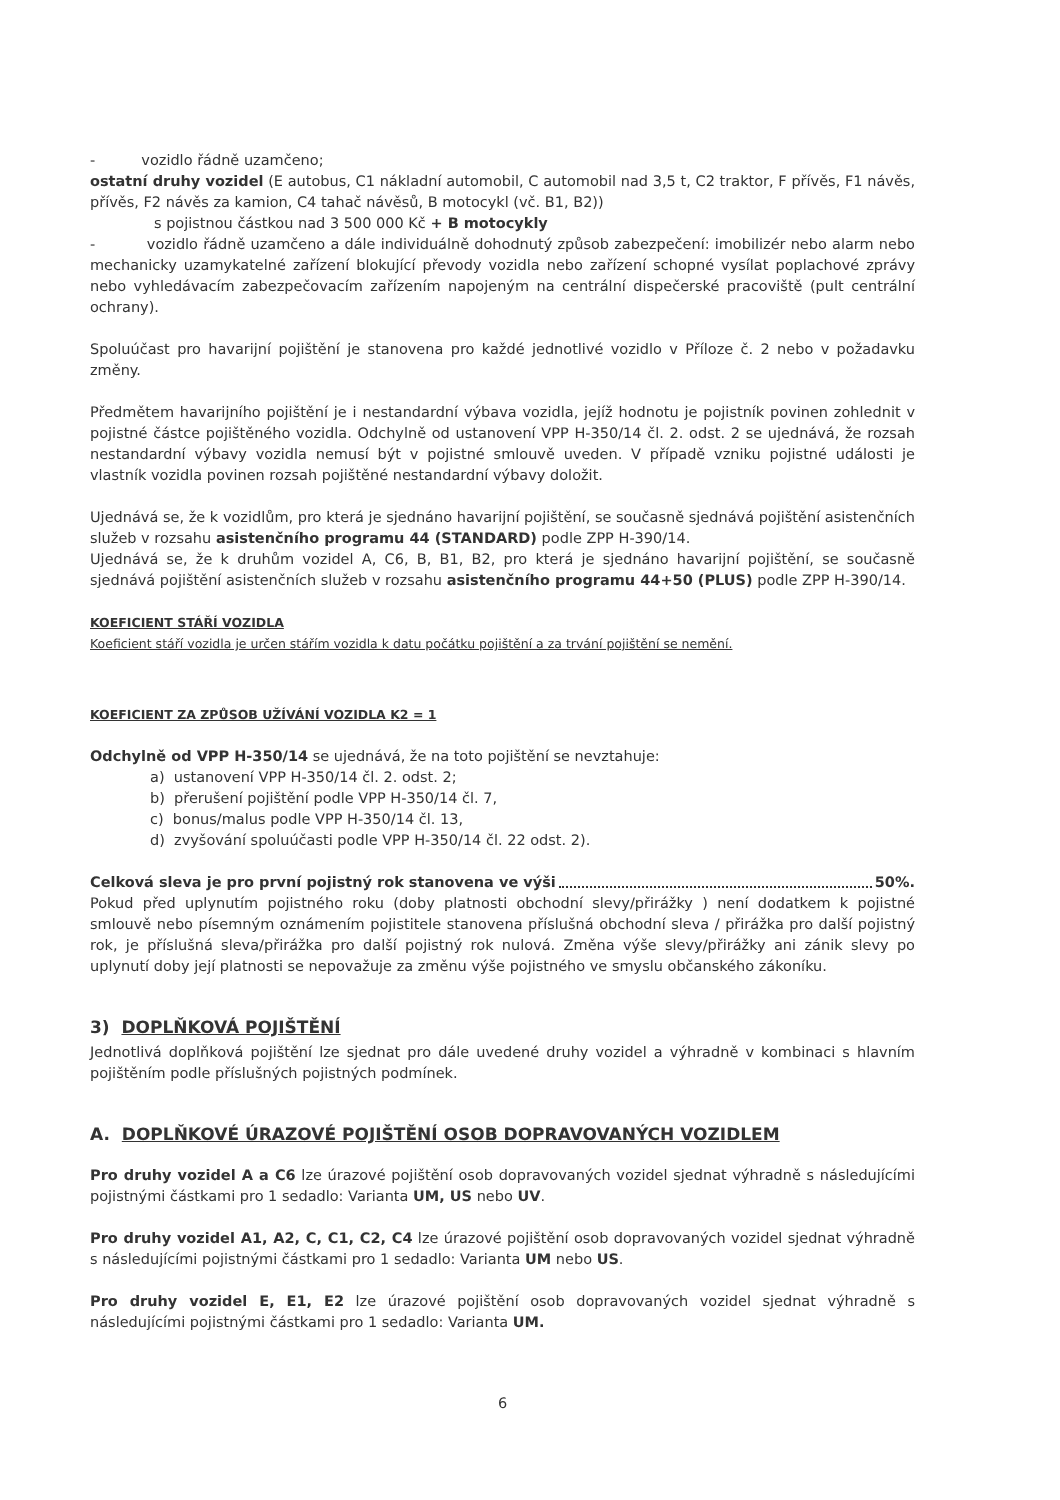- vozidlo řádně uzamčeno;
ostatní druhy vozidel (E autobus, C1 nákladní automobil, C automobil nad 3,5 t, C2 traktor, F přívěs, F1 návěs, přívěs, F2 návěs za kamion, C4 tahač návěsů, B motocykl (vč. B1, B2))
s pojistnou částkou nad 3 500 000 Kč + B motocykly
- vozidlo řádně uzamčeno a dále individuálně dohodnutý způsob zabezpečení: imobilizér nebo alarm nebo mechanicky uzamykatelné zařízení blokující převody vozidla nebo zařízení schopné vysílat poplachové zprávy nebo vyhledávacím zabezpečovacím zařízením napojeným na centrální dispečerské pracoviště (pult centrální ochrany).
Spoluúčast pro havarijní pojištění je stanovena pro každé jednotlivé vozidlo v Příloze č. 2 nebo v požadavku změny.
Předmětem havarijního pojištění je i nestandardní výbava vozidla, jejíž hodnotu je pojistník povinen zohlednit v pojistné částce pojištěného vozidla. Odchylně od ustanovení VPP H-350/14 čl. 2. odst. 2 se ujednává, že rozsah nestandardní výbavy vozidla nemusí být v pojistné smlouvě uveden. V případě vzniku pojistné události je vlastník vozidla povinen rozsah pojištěné nestandardní výbavy doložit.
Ujednává se, že k vozidlům, pro která je sjednáno havarijní pojištění, se současně sjednává pojištění asistenčních služeb v rozsahu asistenčního programu 44 (STANDARD) podle ZPP H-390/14.
Ujednává se, že k druhům vozidel A, C6, B, B1, B2, pro která je sjednáno havarijní pojištění, se současně sjednává pojištění asistenčních služeb v rozsahu asistenčního programu 44+50 (PLUS) podle ZPP H-390/14.
KOEFICIENT STÁŘÍ VOZIDLA
Koeficient stáří vozidla je určen stářím vozidla k datu počátku pojištění a za trvání pojištění se nemění.
KOEFICIENT ZA ZPŮSOB UŽÍVÁNÍ VOZIDLA K2 = 1
Odchylně od VPP H-350/14 se ujednává, že na toto pojištění se nevztahuje:
a) ustanovení VPP H-350/14 čl. 2. odst. 2;
b) přerušení pojištění podle VPP H-350/14 čl. 7,
c) bonus/malus podle VPP H-350/14 čl. 13,
d) zvyšování spoluúčasti podle VPP H-350/14 čl. 22 odst. 2).
Celková sleva je pro první pojistný rok stanovena ve výši 50%.
Pokud před uplynutím pojistného roku (doby platnosti obchodní slevy/přirážky ) není dodatkem k pojistné smlouvě nebo písemným oznámením pojistitele stanovena příslušná obchodní sleva / přirážka pro další pojistný rok, je příslušná sleva/přirážka pro další pojistný rok nulová. Změna výše slevy/přirážky ani zánik slevy po uplynutí doby její platnosti se nepovažuje za změnu výše pojistného ve smyslu občanského zákoníku.
3) DOPLŇKOVÁ POJIŠTĚNÍ
Jednotlivá doplňková pojištění lze sjednat pro dále uvedené druhy vozidel a výhradně v kombinaci s hlavním pojištěním podle příslušných pojistných podmínek.
A. DOPLŇKOVÉ ÚRAZOVÉ POJIŠTĚNÍ OSOB DOPRAVOVANÝCH VOZIDLEM
Pro druhy vozidel A a C6 lze úrazové pojištění osob dopravovaných vozidel sjednat výhradně s následujícími pojistnými částkami pro 1 sedadlo: Varianta UM, US nebo UV.
Pro druhy vozidel A1, A2, C, C1, C2, C4 lze úrazové pojištění osob dopravovaných vozidel sjednat výhradně s následujícími pojistnými částkami pro 1 sedadlo: Varianta UM nebo US.
Pro druhy vozidel E, E1, E2 lze úrazové pojištění osob dopravovaných vozidel sjednat výhradně s následujícími pojistnými částkami pro 1 sedadlo: Varianta UM.
6